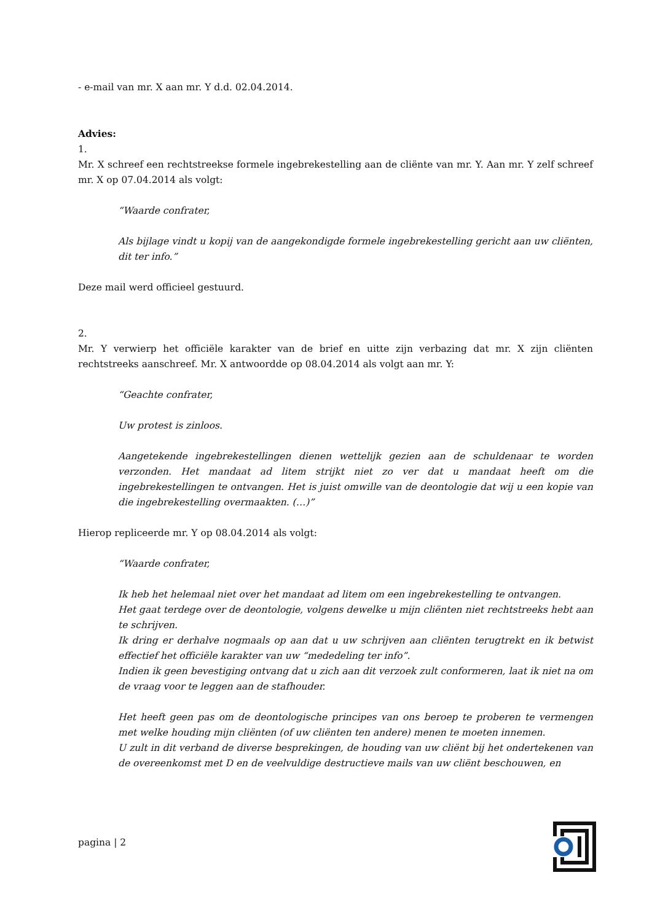- e-mail van mr. X aan mr. Y d.d. 02.04.2014.
Advies:
1.
Mr. X schreef een rechtstreekse formele ingebrekestelling aan de cliënte van mr. Y. Aan mr. Y zelf schreef mr. X op 07.04.2014 als volgt:
“Waarde confrater,
Als bijlage vindt u kopij van de aangekondigde formele ingebrekestelling gericht aan uw cliënten, dit ter info.”
Deze mail werd officieel gestuurd.
2.
Mr. Y verwierp het officiële karakter van de brief en uitte zijn verbazing dat mr. X zijn cliënten rechtstreeks aanschreef. Mr. X antwoordde op 08.04.2014 als volgt aan mr. Y:
“Geachte confrater,
Uw protest is zinloos.
Aangetekende ingebrekestellingen dienen wettelijk gezien aan de schuldenaar te worden verzonden. Het mandaat ad litem strijkt niet zo ver dat u mandaat heeft om die ingebrekestellingen te ontvangen. Het is juist omwille van de deontologie dat wij u een kopie van die ingebrekestelling overmaakten. (…)”
Hierop repliceerde mr. Y op 08.04.2014 als volgt:
“Waarde confrater,
Ik heb het helemaal niet over het mandaat ad litem om een ingebrekestelling te ontvangen.
Het gaat terdege over de deontologie, volgens dewelke u mijn cliënten niet rechtstreeks hebt aan te schrijven.
Ik dring er derhalve nogmaals op aan dat u uw schrijven aan cliënten terugtrekt en ik betwist effectief het officiële karakter van uw “mededeling ter info”.
Indien ik geen bevestiging ontvang dat u zich aan dit verzoek zult conformeren, laat ik niet na om de vraag voor te leggen aan de stafhouder.
Het heeft geen pas om de deontologische principes van ons beroep te proberen te vermengen met welke houding mijn cliënten (of uw cliënten ten andere) menen te moeten innemen.
U zult in dit verband de diverse besprekingen, de houding van uw cliënt bij het ondertekenen van de overeenkomst met D en de veelvuldige destructieve mails van uw cliënt beschouwen, en
pagina | 2